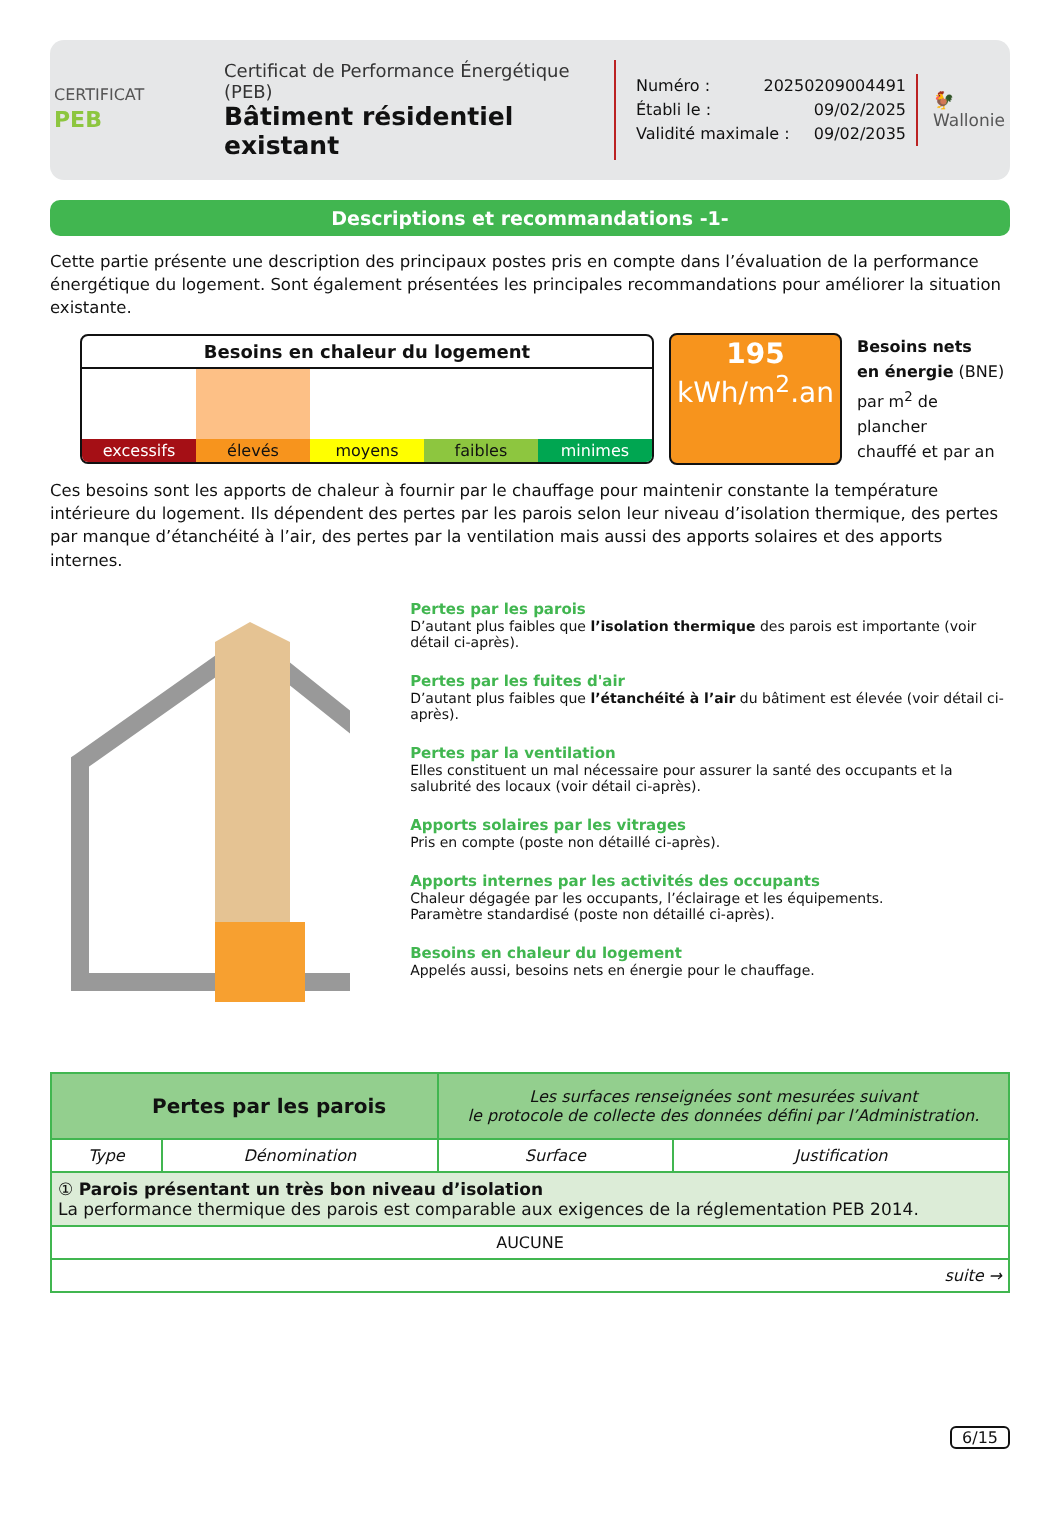CERTIFICAT
PEB
Certificat de Performance Énergétique (PEB)
Bâtiment résidentiel existant
Numéro : 20250209004491
Établi le : 09/02/2025
Validité maximale : 09/02/2035
🐓
Wallonie
Descriptions et recommandations -1-
Cette partie présente une description des principaux postes pris en compte dans l’évaluation de la performance énergétique du logement. Sont également présentées les principales recommandations pour améliorer la situation existante.
Besoins en chaleur du logement
excessifs élevés moyens faibles minimes
195
kWh/m<sup>2</sup>.an
Besoins nets
en énergie (BNE)
par m<sup>2</sup> de plancher
chauffé et par an
Ces besoins sont les apports de chaleur à fournir par le chauffage pour maintenir constante la température intérieure du logement. Ils dépendent des pertes par les parois selon leur niveau d’isolation thermique, des pertes par manque d’étanchéité à l’air, des pertes par la ventilation mais aussi des apports solaires et des apports internes.
Pertes par les parois
D’autant plus faibles que l’isolation thermique des parois est importante (voir détail ci-après).
Pertes par les fuites d'air
D’autant plus faibles que l’étanchéité à l’air du bâtiment est élevée (voir détail ci-après).
Pertes par la ventilation
Elles constituent un mal nécessaire pour assurer la santé des occupants et la salubrité des locaux (voir détail ci-après).
Apports solaires par les vitrages
Pris en compte (poste non détaillé ci-après).
Apports internes par les activités des occupants
Chaleur dégagée par les occupants, l’éclairage et les équipements.
Paramètre standardisé (poste non détaillé ci-après).
Besoins en chaleur du logement
Appelés aussi, besoins nets en énergie pour le chauffage.
| Pertes par les parois | | Les surfaces renseignées sont mesurées suivant le protocole de collecte des données défini par l’Administration. | |
| Type | Dénomination | Surface | Justification |
| ① Parois présentant un très bon niveau d’isolation La performance thermique des parois est comparable aux exigences de la réglementation PEB 2014. | | | |
| AUCUNE | | | |
| suite → | | | |
6/15